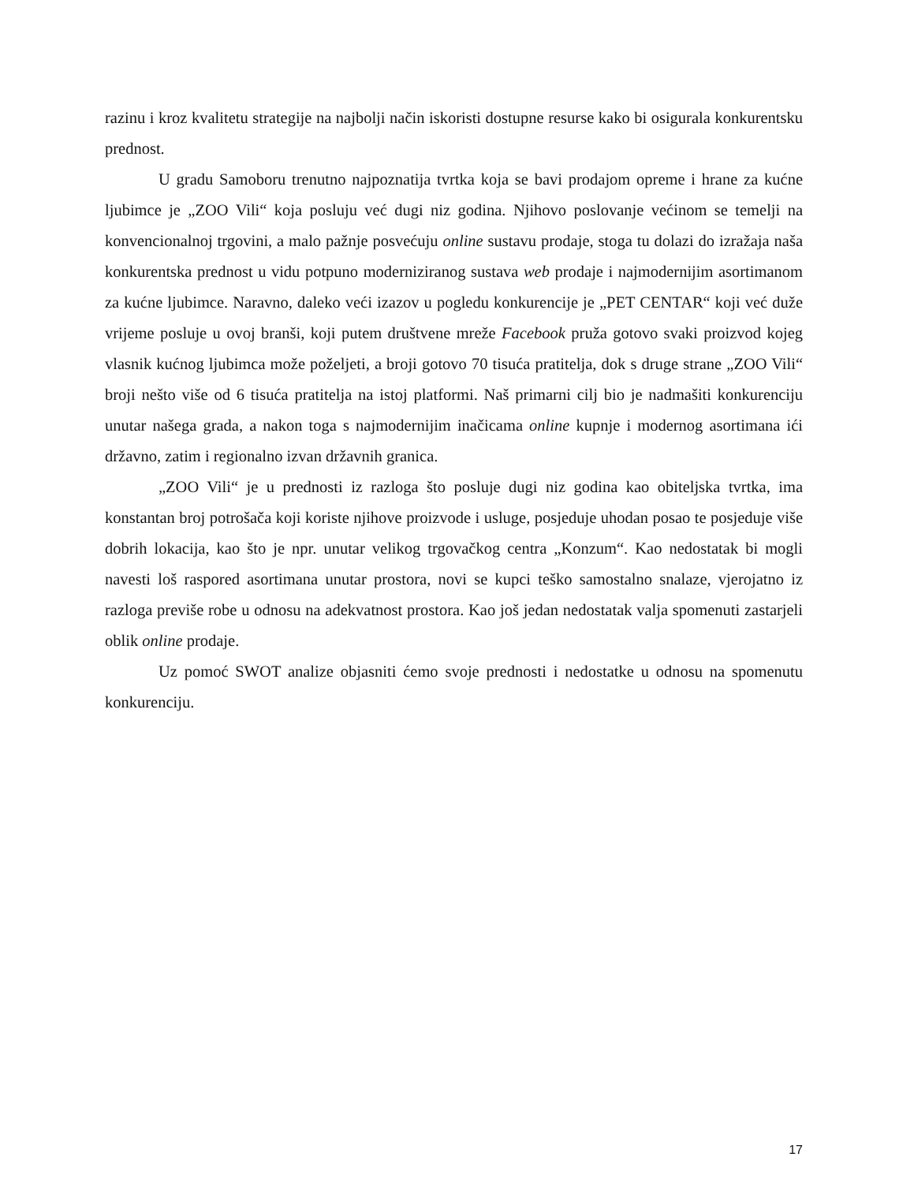razinu i kroz kvalitetu strategije na najbolji način iskoristi dostupne resurse kako bi osigurala konkurentsku prednost.
U gradu Samoboru trenutno najpoznatija tvrtka koja se bavi prodajom opreme i hrane za kućne ljubimce je „ZOO Vili“ koja posluju već dugi niz godina. Njihovo poslovanje većinom se temelji na konvencionalnoj trgovini, a malo pažnje posvećuju online sustavu prodaje, stoga tu dolazi do izražaja naša konkurentska prednost u vidu potpuno moderniziranog sustava web prodaje i najmodernijim asortimanom za kućne ljubimce. Naravno, daleko veći izazov u pogledu konkurencije je „PET CENTAR“ koji već duže vrijeme posluje u ovoj branši, koji putem društvene mreže Facebook pruža gotovo svaki proizvod kojeg vlasnik kućnog ljubimca može poželjeti, a broji gotovo 70 tisuća pratitelja, dok s druge strane „ZOO Vili“ broji nešto više od 6 tisuća pratitelja na istoj platformi. Naš primarni cilj bio je nadmašiti konkurenciju unutar našega grada, a nakon toga s najmodernijim inačicama online kupnje i modernog asortimana ići državno, zatim i regionalno izvan državnih granica.
„ZOO Vili“ je u prednosti iz razloga što posluje dugi niz godina kao obiteljska tvrtka, ima konstantan broj potrošača koji koriste njihove proizvode i usluge, posjeduje uhodan posao te posjeduje više dobrih lokacija, kao što je npr. unutar velikog trgovačkog centra „Konzum“. Kao nedostatak bi mogli navesti loš raspored asortimana unutar prostora, novi se kupci teško samostalno snalaze, vjerojatno iz razloga previše robe u odnosu na adekvatnost prostora. Kao još jedan nedostatak valja spomenuti zastarjeli oblik online prodaje.
Uz pomoć SWOT analize objasniti ćemo svoje prednosti i nedostatke u odnosu na spomenutu konkurenciju.
17